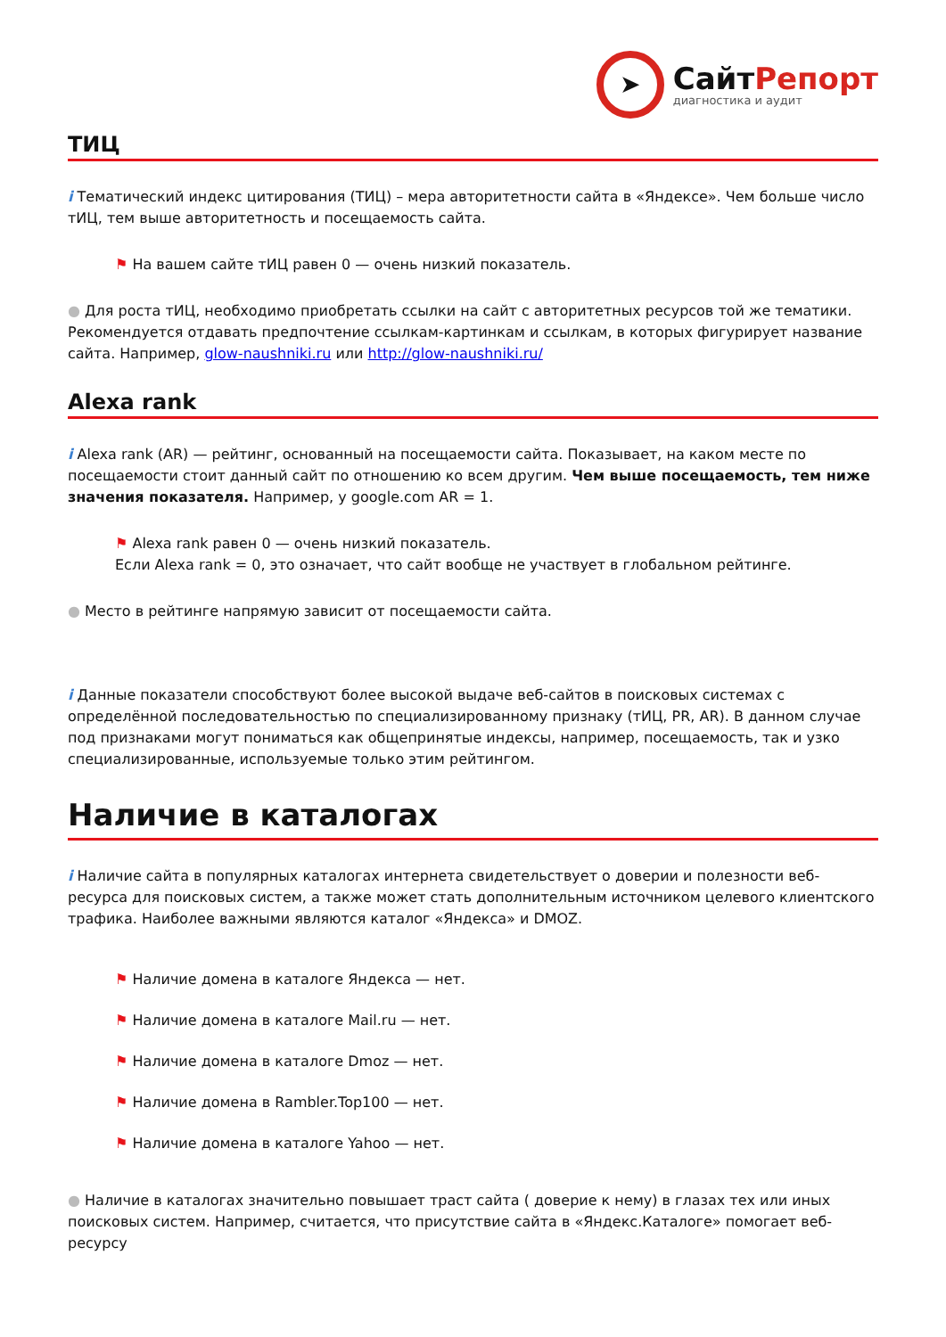➤
СайтРепорт
диагностика и аудит
ТИЦ
i Тематический индекс цитирования (ТИЦ) – мера авторитетности сайта в «Яндексе». Чем больше число тИЦ, тем выше авторитетность и посещаемость сайта.
⚑ На вашем сайте тИЦ равен 0 — очень низкий показатель.
● Для роста тИЦ, необходимо приобретать ссылки на сайт с авторитетных ресурсов той же тематики. Рекомендуется отдавать предпочтение ссылкам-картинкам и ссылкам, в которых фигурирует название сайта. Например, glow-naushniki.ru или http://glow-naushniki.ru/
Alexa rank
i Alexa rank (AR) — рейтинг, основанный на посещаемости сайта. Показывает, на каком месте по посещаемости стоит данный сайт по отношению ко всем другим. Чем выше посещаемость, тем ниже значения показателя. Например, у google.com AR = 1.
⚑ Alexa rank равен 0 — очень низкий показатель.
Если Alexa rank = 0, это означает, что сайт вообще не участвует в глобальном рейтинге.
● Место в рейтинге напрямую зависит от посещаемости сайта.
i Данные показатели способствуют более высокой выдаче веб-сайтов в поисковых системах с определённой последовательностью по специализированному признаку (тИЦ, PR, AR). В данном случае под признаками могут пониматься как общепринятые индексы, например, посещаемость, так и узко специализированные, используемые только этим рейтингом.
Наличие в каталогах
i Наличие сайта в популярных каталогах интернета свидетельствует о доверии и полезности веб-ресурса для поисковых систем, а также может стать дополнительным источником целевого клиентского трафика. Наиболее важными являются каталог «Яндекса» и DMOZ.
⚑ Наличие домена в каталоге Яндекса — нет.
⚑ Наличие домена в каталоге Mail.ru — нет.
⚑ Наличие домена в каталоге Dmoz — нет.
⚑ Наличие домена в Rambler.Top100 — нет.
⚑ Наличие домена в каталоге Yahoo — нет.
● Наличие в каталогах значительно повышает траст сайта ( доверие к нему) в глазах тех или иных поисковых систем. Например, считается, что присутствие сайта в «Яндекс.Каталоге» помогает веб-ресурсу